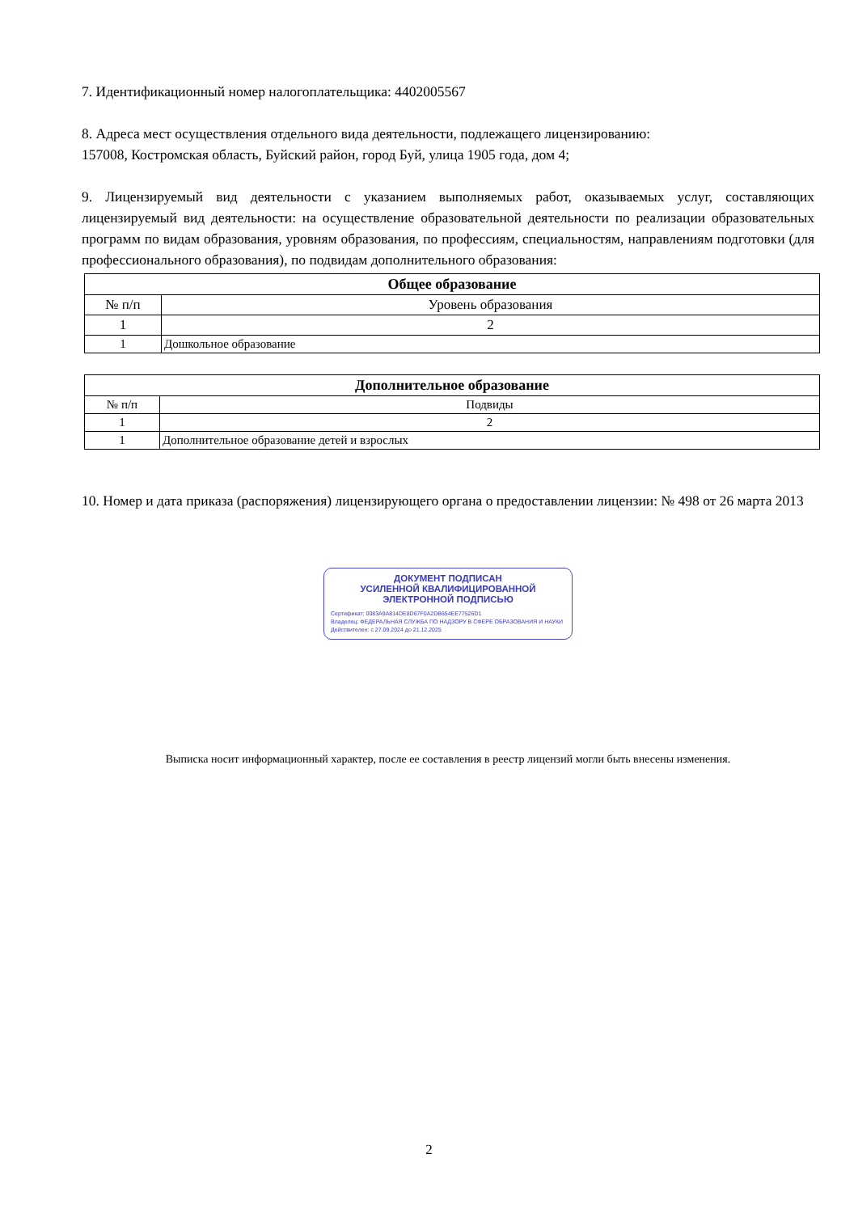7. Идентификационный номер налогоплательщика: 4402005567
8. Адреса мест осуществления отдельного вида деятельности, подлежащего лицензированию:
157008, Костромская область, Буйский район, город Буй, улица 1905 года, дом 4;
9. Лицензируемый вид деятельности с указанием выполняемых работ, оказываемых услуг, составляющих лицензируемый вид деятельности: на осуществление образовательной деятельности по реализации образовательных программ по видам образования, уровням образования, по профессиям, специальностям, направлениям подготовки (для профессионального образования), по подвидам дополнительного образования:
| Общее образование | |
| --- | --- |
| № п/п | Уровень образования |
| 1 | 2 |
| 1 | Дошкольное образование |
| Дополнительное образование | |
| --- | --- |
| № п/п | Подвиды |
| 1 | 2 |
| 1 | Дополнительное образование детей и взрослых |
10. Номер и дата приказа (распоряжения) лицензирующего органа о предоставлении лицензии: № 498 от 26 марта 2013
ДОКУМЕНТ ПОДПИСАН
УСИЛЕННОЙ КВАЛИФИЦИРОВАННОЙ
ЭЛЕКТРОННОЙ ПОДПИСЬЮ
Сертификат: 0083A9A814DE8D67F0A2DB654EE77526D1
Владелец: ФЕДЕРАЛЬНАЯ СЛУЖБА ПО НАДЗОРУ В СФЕРЕ ОБРАЗОВАНИЯ И НАУКИ
Действителен: с 27.09.2024 до 21.12.2025
Выписка носит информационный характер, после ее составления в реестр лицензий могли быть внесены изменения.
2